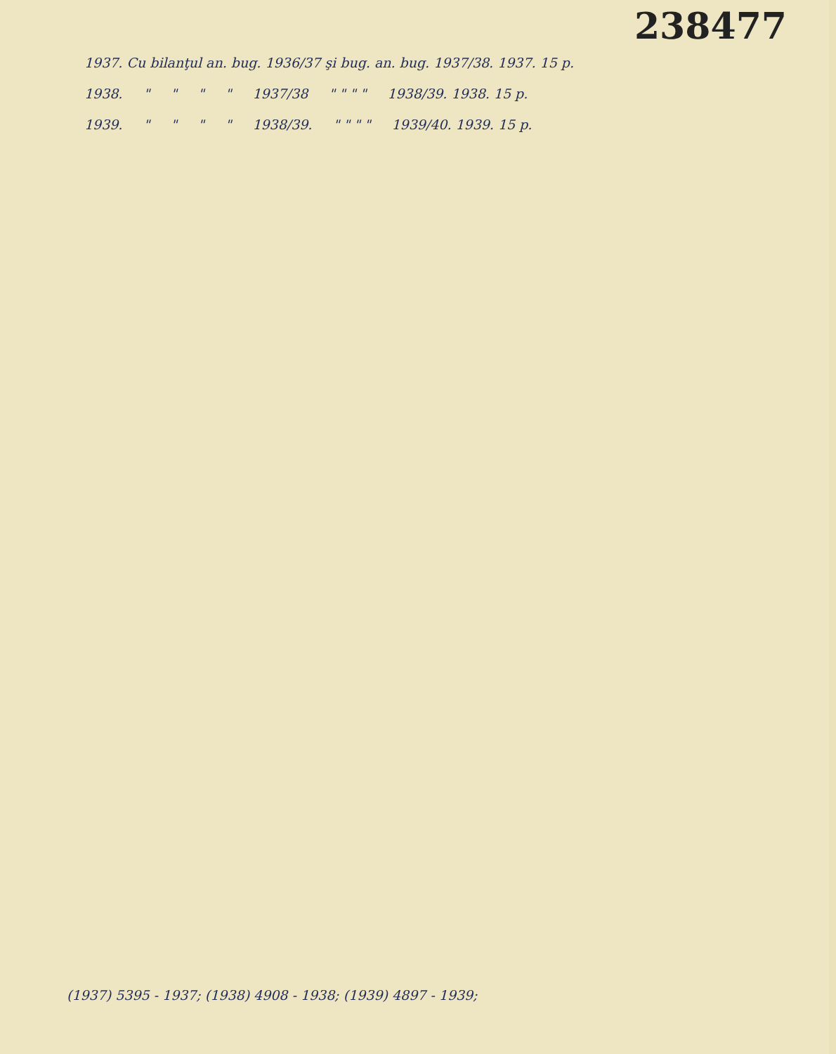238477
1937. Cu bilanţul an. bug. 1936/37 şi bug. an. bug. 1937/38. 1937. 15 p.
1938. " " " " 1937/38 " " " " 1938/39. 1938. 15 p.
1939. " " " " 1938/39. " " " " 1939/40. 1939. 15 p.
(1937) 5395 - 1937; (1938) 4908 - 1938; (1939) 4897 - 1939;